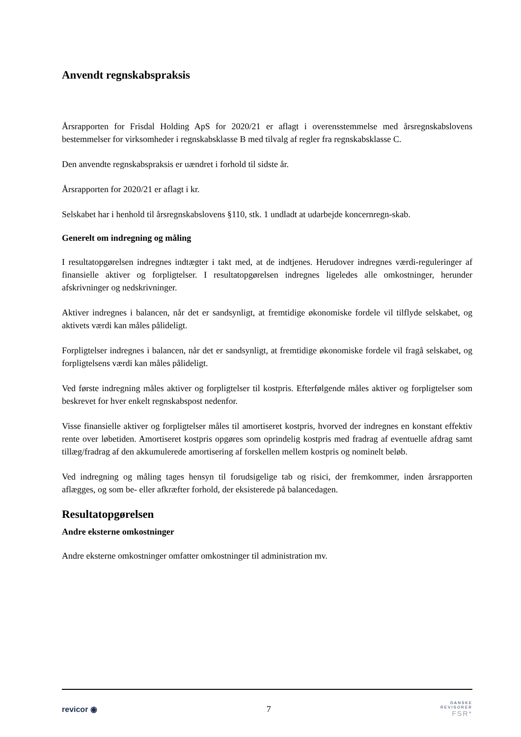Anvendt regnskabspraksis
Årsrapporten for Frisdal Holding ApS for 2020/21 er aflagt i overensstemmelse med årsregnskabslovens bestemmelser for virksomheder i regnskabsklasse B med tilvalg af regler fra regnskabsklasse C.
Den anvendte regnskabspraksis er uændret i forhold til sidste år.
Årsrapporten for 2020/21 er aflagt i kr.
Selskabet har i henhold til årsregnskabslovens §110, stk. 1 undladt at udarbejde koncernregn-skab.
Generelt om indregning og måling
I resultatopgørelsen indregnes indtægter i takt med, at de indtjenes. Herudover indregnes værdi-reguleringer af finansielle aktiver og forpligtelser. I resultatopgørelsen indregnes ligeledes alle omkostninger, herunder afskrivninger og nedskrivninger.
Aktiver indregnes i balancen, når det er sandsynligt, at fremtidige økonomiske fordele vil tilflyde selskabet, og aktivets værdi kan måles pålideligt.
Forpligtelser indregnes i balancen, når det er sandsynligt, at fremtidige økonomiske fordele vil fragå selskabet, og forpligtelsens værdi kan måles pålideligt.
Ved første indregning måles aktiver og forpligtelser til kostpris. Efterfølgende måles aktiver og forpligtelser som beskrevet for hver enkelt regnskabspost nedenfor.
Visse finansielle aktiver og forpligtelser måles til amortiseret kostpris, hvorved der indregnes en konstant effektiv rente over løbetiden. Amortiseret kostpris opgøres som oprindelig kostpris med fradrag af eventuelle afdrag samt tillæg/fradrag af den akkumulerede amortisering af forskellen mellem kostpris og nominelt beløb.
Ved indregning og måling tages hensyn til forudsigelige tab og risici, der fremkommer, inden årsrapporten aflægges, og som be- eller afkræfter forhold, der eksisterede på balancedagen.
Resultatopgørelsen
Andre eksterne omkostninger
Andre eksterne omkostninger omfatter omkostninger til administration mv.
revicor ◉ 7
DANSKE
REVISORER
FSR*